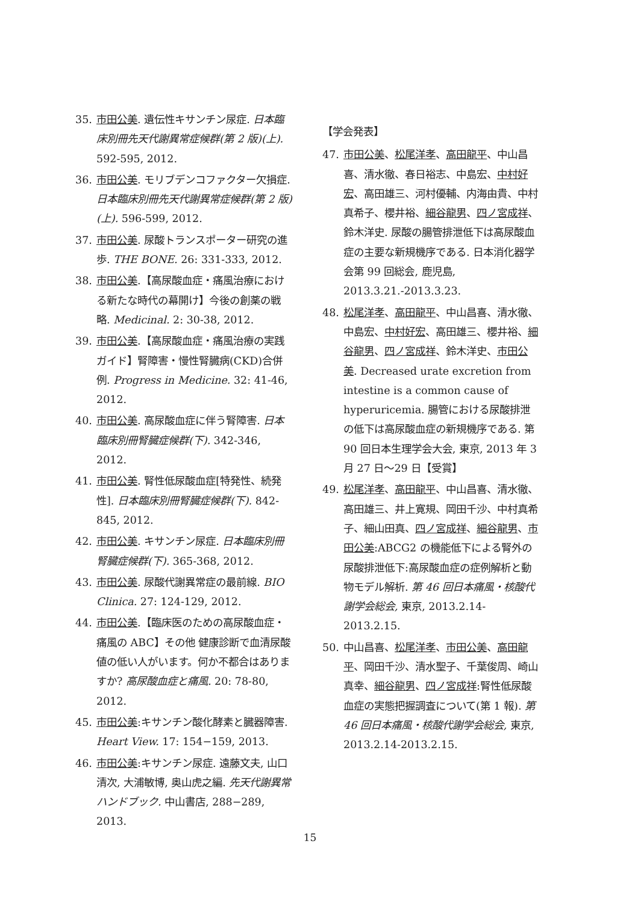35. 市田公美. 遺伝性キサンチン尿症. 日本臨床別冊先天代謝異常症候群(第 2 版)(上). 592-595, 2012.
36. 市田公美. モリブデンコファクター欠損症. 日本臨床別冊先天代謝異常症候群(第 2 版)(上). 596-599, 2012.
37. 市田公美. 尿酸トランスポーター研究の進歩. THE BONE. 26: 331-333, 2012.
38. 市田公美.【高尿酸血症・痛風治療における新たな時代の幕開け】今後の創薬の戦略. Medicinal. 2: 30-38, 2012.
39. 市田公美.【高尿酸血症・痛風治療の実践ガイド】腎障害・慢性腎臓病(CKD)合併例. Progress in Medicine. 32: 41-46, 2012.
40. 市田公美. 高尿酸血症に伴う腎障害. 日本臨床別冊腎臓症候群(下). 342-346, 2012.
41. 市田公美. 腎性低尿酸血症[特発性、続発性]. 日本臨床別冊腎臓症候群(下). 842-845, 2012.
42. 市田公美. キサンチン尿症. 日本臨床別冊腎臓症候群(下). 365-368, 2012.
43. 市田公美. 尿酸代謝異常症の最前線. BIO Clinica. 27: 124-129, 2012.
44. 市田公美.【臨床医のための高尿酸血症・痛風の ABC】その他 健康診断で血清尿酸値の低い人がいます。何か不都合はありますか? 高尿酸血症と痛風. 20: 78-80, 2012.
45. 市田公美:キサンチン酸化酵素と臓器障害. Heart View. 17: 154−159, 2013.
46. 市田公美:キサンチン尿症. 遠藤文夫, 山口清次, 大浦敏博, 奥山虎之編. 先天代謝異常ハンドブック. 中山書店, 288−289, 2013.
【学会発表】
47. 市田公美、松尾洋孝、高田龍平、中山昌喜、清水徹、春日裕志、中島宏、中村好宏、高田雄三、河村優輔、内海由貴、中村真希子、櫻井裕、細谷龍男、四ノ宮成祥、鈴木洋史. 尿酸の腸管排泄低下は高尿酸血症の主要な新規機序である. 日本消化器学会第 99 回総会, 鹿児島, 2013.3.21.-2013.3.23.
48. 松尾洋孝、高田龍平、中山昌喜、清水徹、中島宏、中村好宏、高田雄三、櫻井裕、細谷龍男、四ノ宮成祥、鈴木洋史、市田公美. Decreased urate excretion from intestine is a common cause of hyperuricemia. 腸管における尿酸排泄の低下は高尿酸血症の新規機序である. 第 90 回日本生理学会大会, 東京, 2013 年 3 月 27 日〜29 日【受賞】
49. 松尾洋孝、高田龍平、中山昌喜、清水徹、高田雄三、井上寛規、岡田千沙、中村真希子、細山田真、四ノ宮成祥、細谷龍男、市田公美:ABCG2 の機能低下による腎外の尿酸排泄低下:高尿酸血症の症例解析と動物モデル解析. 第 46 回日本痛風・核酸代謝学会総会, 東京, 2013.2.14-2013.2.15.
50. 中山昌喜、松尾洋孝、市田公美、高田龍平、岡田千沙、清水聖子、千葉俊周、崎山真幸、細谷龍男、四ノ宮成祥:腎性低尿酸血症の実態把握調査について(第 1 報). 第 46 回日本痛風・核酸代謝学会総会, 東京, 2013.2.14-2013.2.15.
15